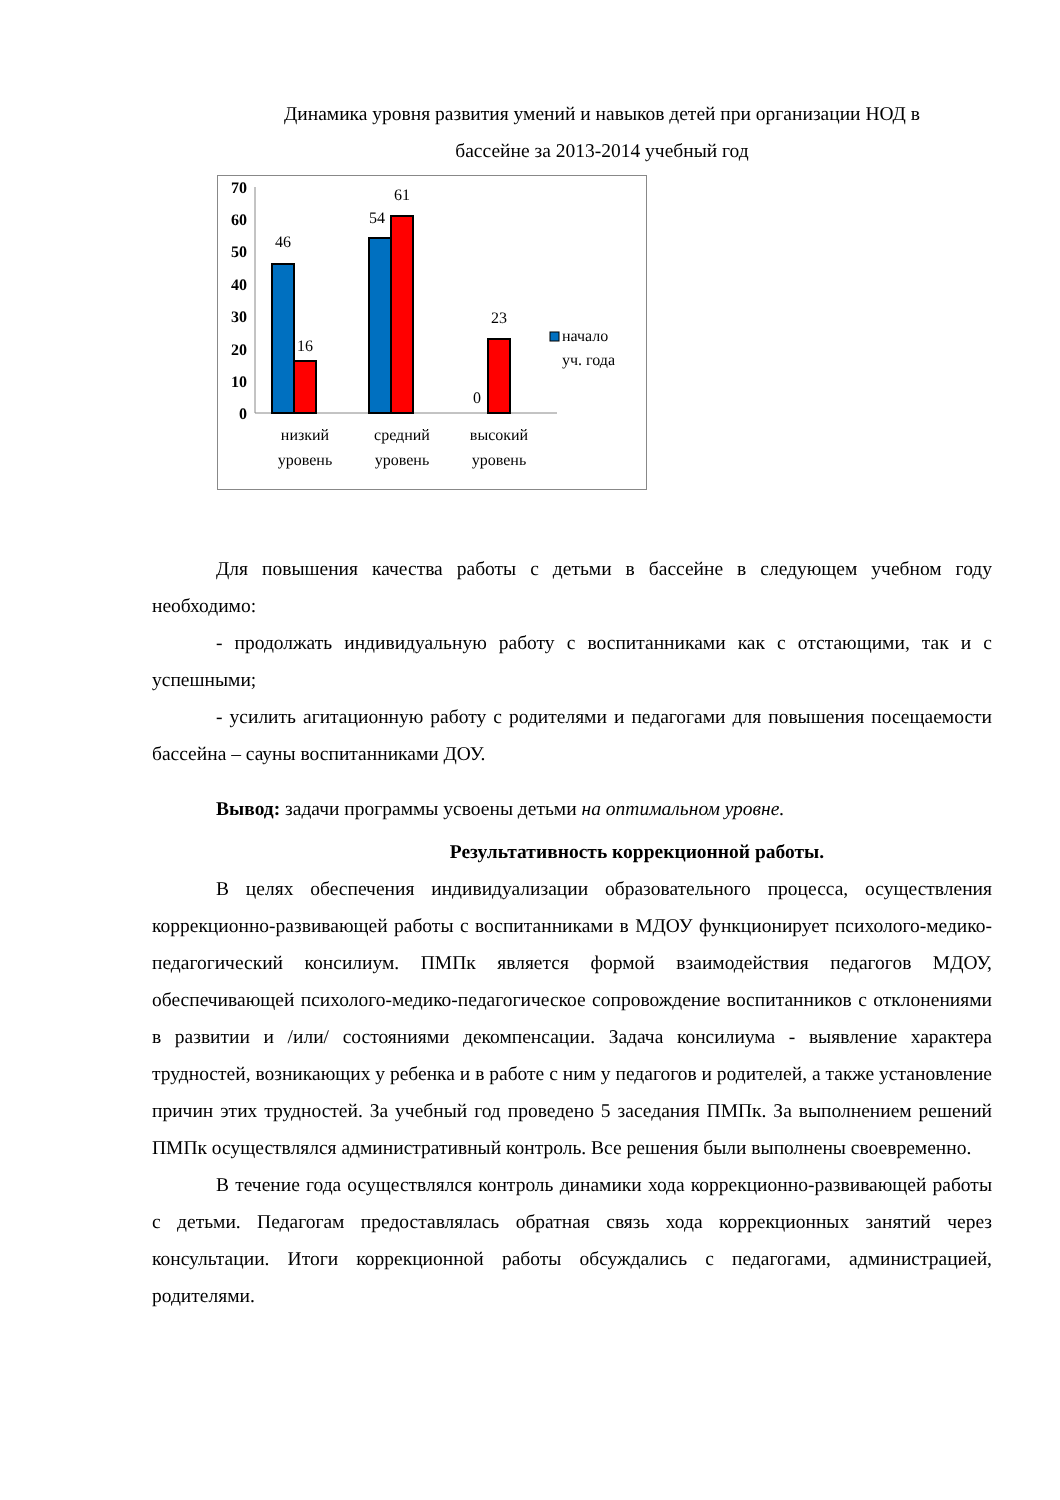Динамика уровня развития умений и навыков детей при организации НОД в
бассейне за 2013-2014 учебный год
70
60
50
40
30
20
10
0
46
16
54
61
0
23
низкий
уровень
средний
уровень
высокий
уровень
начало
уч. года
Для повышения качества работы с детьми в бассейне в следующем учебном году необходимо:
- продолжать индивидуальную работу с воспитанниками как с отстающими, так и с успешными;
- усилить агитационную работу с родителями и педагогами для повышения посещаемости бассейна – сауны воспитанниками ДОУ.
Вывод: задачи программы усвоены детьми на оптимальном уровне.
Результативность коррекционной работы.
В целях обеспечения индивидуализации образовательного процесса, осуществления коррекционно-развивающей работы с воспитанниками в МДОУ функционирует психолого-медико-педагогический консилиум. ПМПк является формой взаимодействия педагогов МДОУ, обеспечивающей психолого-медико-педагогическое сопровождение воспитанников с отклонениями в развитии и /или/ состояниями декомпенсации. Задача консилиума - выявление характера трудностей, возникающих у ребенка и в работе с ним у педагогов и родителей, а также установление причин этих трудностей. За учебный год проведено 5 заседания ПМПк. За выполнением решений ПМПк осуществлялся административный контроль. Все решения были выполнены своевременно.
В течение года осуществлялся контроль динамики хода коррекционно-развивающей работы с детьми. Педагогам предоставлялась обратная связь хода коррекционных занятий через консультации. Итоги коррекционной работы обсуждались с педагогами, администрацией, родителями.